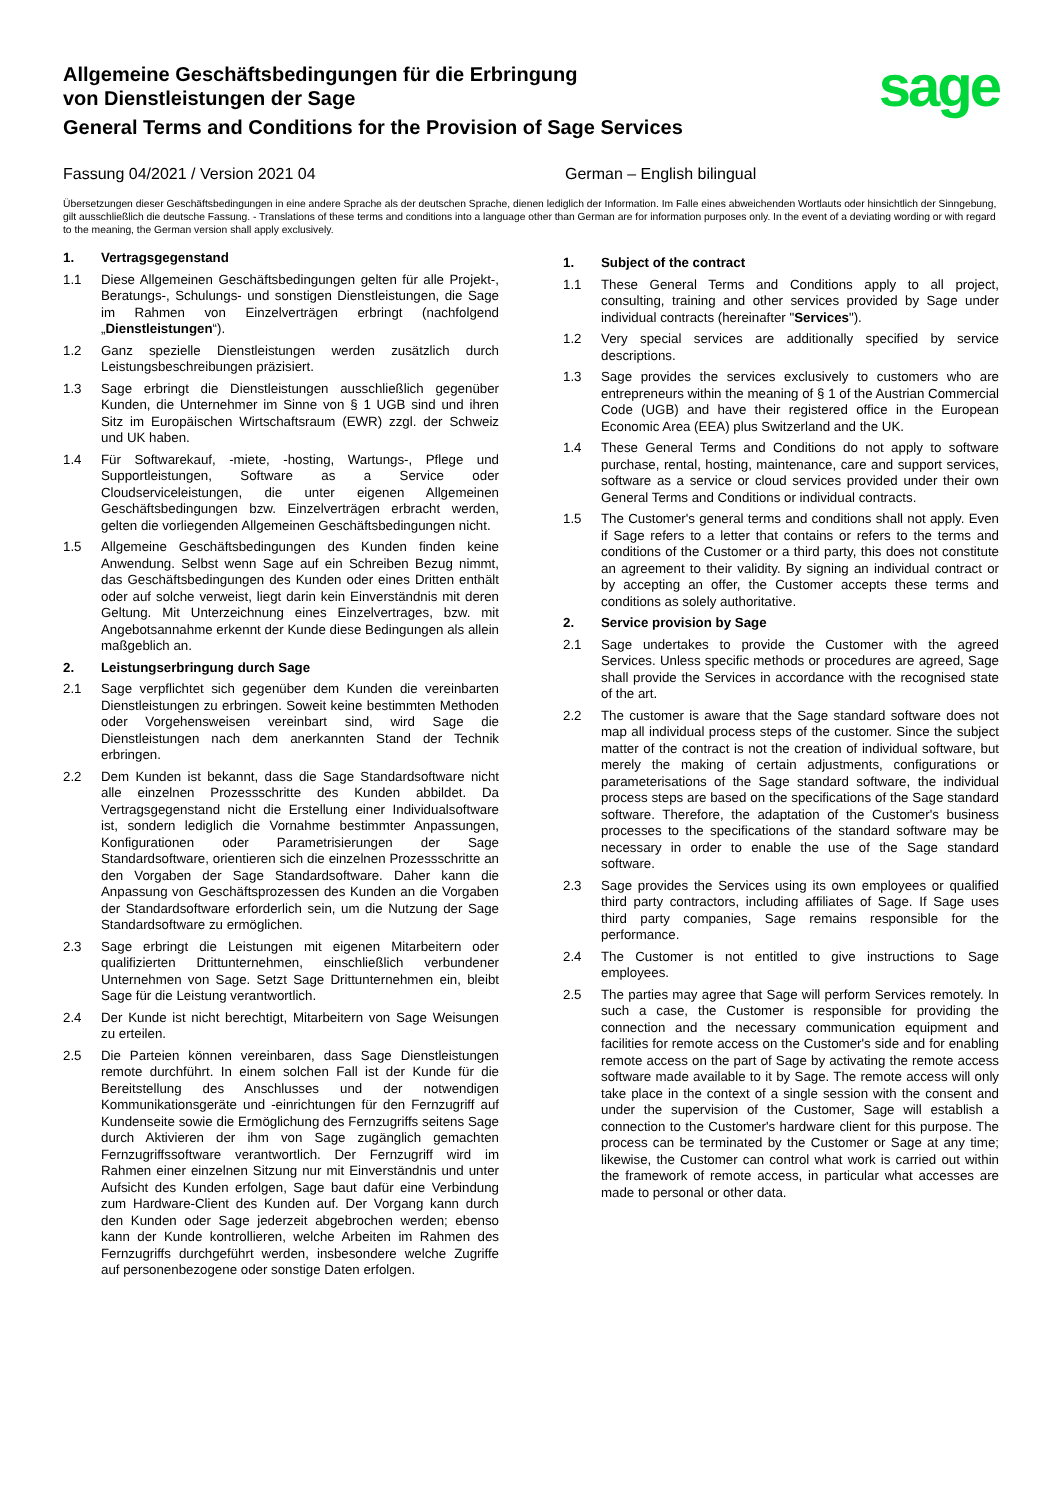Allgemeine Geschäftsbedingungen für die Erbringung
von Dienstleistungen der Sage
General Terms and Conditions for the Provision of Sage Services
sage
Fassung 04/2021 / Version 2021 04 German – English bilingual
Übersetzungen dieser Geschäftsbedingungen in eine andere Sprache als der deutschen Sprache, dienen lediglich der Information. Im Falle eines abweichenden Wortlauts oder hinsichtlich der Sinngebung, gilt ausschließlich die deutsche Fassung. - Translations of these terms and conditions into a language other than German are for information purposes only. In the event of a deviating wording or with regard to the meaning, the German version shall apply exclusively.
1. Vertragsgegenstand
1.1 Diese Allgemeinen Geschäftsbedingungen gelten für alle Projekt-, Beratungs-, Schulungs- und sonstigen Dienstleistungen, die Sage im Rahmen von Einzelverträgen erbringt (nachfolgend „Dienstleistungen“).
1.2 Ganz spezielle Dienstleistungen werden zusätzlich durch Leistungsbeschreibungen präzisiert.
1.3 Sage erbringt die Dienstleistungen ausschließlich gegenüber Kunden, die Unternehmer im Sinne von § 1 UGB sind und ihren Sitz im Europäischen Wirtschaftsraum (EWR) zzgl. der Schweiz und UK haben.
1.4 Für Softwarekauf, -miete, -hosting, Wartungs-, Pflege und Supportleistungen, Software as a Service oder Cloudserviceleistungen, die unter eigenen Allgemeinen Geschäftsbedingungen bzw. Einzelverträgen erbracht werden, gelten die vorliegenden Allgemeinen Geschäftsbedingungen nicht.
1.5 Allgemeine Geschäftsbedingungen des Kunden finden keine Anwendung. Selbst wenn Sage auf ein Schreiben Bezug nimmt, das Geschäftsbedingungen des Kunden oder eines Dritten enthält oder auf solche verweist, liegt darin kein Einverständnis mit deren Geltung. Mit Unterzeichnung eines Einzelvertrages, bzw. mit Angebotsannahme erkennt der Kunde diese Bedingungen als allein maßgeblich an.
2. Leistungserbringung durch Sage
2.1 Sage verpflichtet sich gegenüber dem Kunden die vereinbarten Dienstleistungen zu erbringen. Soweit keine bestimmten Methoden oder Vorgehensweisen vereinbart sind, wird Sage die Dienstleistungen nach dem anerkannten Stand der Technik erbringen.
2.2 Dem Kunden ist bekannt, dass die Sage Standardsoftware nicht alle einzelnen Prozessschritte des Kunden abbildet. Da Vertragsgegenstand nicht die Erstellung einer Individualsoftware ist, sondern lediglich die Vornahme bestimmter Anpassungen, Konfigurationen oder Parametrisierungen der Sage Standardsoftware, orientieren sich die einzelnen Prozessschritte an den Vorgaben der Sage Standardsoftware. Daher kann die Anpassung von Geschäftsprozessen des Kunden an die Vorgaben der Standardsoftware erforderlich sein, um die Nutzung der Sage Standardsoftware zu ermöglichen.
2.3 Sage erbringt die Leistungen mit eigenen Mitarbeitern oder qualifizierten Drittunternehmen, einschließlich verbundener Unternehmen von Sage. Setzt Sage Drittunternehmen ein, bleibt Sage für die Leistung verantwortlich.
2.4 Der Kunde ist nicht berechtigt, Mitarbeitern von Sage Weisungen zu erteilen.
2.5 Die Parteien können vereinbaren, dass Sage Dienstleistungen remote durchführt. In einem solchen Fall ist der Kunde für die Bereitstellung des Anschlusses und der notwendigen Kommunikationsgeräte und -einrichtungen für den Fernzugriff auf Kundenseite sowie die Ermöglichung des Fernzugriffs seitens Sage durch Aktivieren der ihm von Sage zugänglich gemachten Fernzugriffssoftware verantwortlich. Der Fernzugriff wird im Rahmen einer einzelnen Sitzung nur mit Einverständnis und unter Aufsicht des Kunden erfolgen, Sage baut dafür eine Verbindung zum Hardware-Client des Kunden auf. Der Vorgang kann durch den Kunden oder Sage jederzeit abgebrochen werden; ebenso kann der Kunde kontrollieren, welche Arbeiten im Rahmen des Fernzugriffs durchgeführt werden, insbesondere welche Zugriffe auf personenbezogene oder sonstige Daten erfolgen.
1. Subject of the contract
1.1 These General Terms and Conditions apply to all project, consulting, training and other services provided by Sage under individual contracts (hereinafter "Services").
1.2 Very special services are additionally specified by service descriptions.
1.3 Sage provides the services exclusively to customers who are entrepreneurs within the meaning of § 1 of the Austrian Commercial Code (UGB) and have their registered office in the European Economic Area (EEA) plus Switzerland and the UK.
1.4 These General Terms and Conditions do not apply to software purchase, rental, hosting, maintenance, care and support services, software as a service or cloud services provided under their own General Terms and Conditions or individual contracts.
1.5 The Customer's general terms and conditions shall not apply. Even if Sage refers to a letter that contains or refers to the terms and conditions of the Customer or a third party, this does not constitute an agreement to their validity. By signing an individual contract or by accepting an offer, the Customer accepts these terms and conditions as solely authoritative.
2. Service provision by Sage
2.1 Sage undertakes to provide the Customer with the agreed Services. Unless specific methods or procedures are agreed, Sage shall provide the Services in accordance with the recognised state of the art.
2.2 The customer is aware that the Sage standard software does not map all individual process steps of the customer. Since the subject matter of the contract is not the creation of individual software, but merely the making of certain adjustments, configurations or parameterisations of the Sage standard software, the individual process steps are based on the specifications of the Sage standard software. Therefore, the adaptation of the Customer's business processes to the specifications of the standard software may be necessary in order to enable the use of the Sage standard software.
2.3 Sage provides the Services using its own employees or qualified third party contractors, including affiliates of Sage. If Sage uses third party companies, Sage remains responsible for the performance.
2.4 The Customer is not entitled to give instructions to Sage employees.
2.5 The parties may agree that Sage will perform Services remotely. In such a case, the Customer is responsible for providing the connection and the necessary communication equipment and facilities for remote access on the Customer's side and for enabling remote access on the part of Sage by activating the remote access software made available to it by Sage. The remote access will only take place in the context of a single session with the consent and under the supervision of the Customer, Sage will establish a connection to the Customer's hardware client for this purpose. The process can be terminated by the Customer or Sage at any time; likewise, the Customer can control what work is carried out within the framework of remote access, in particular what accesses are made to personal or other data.